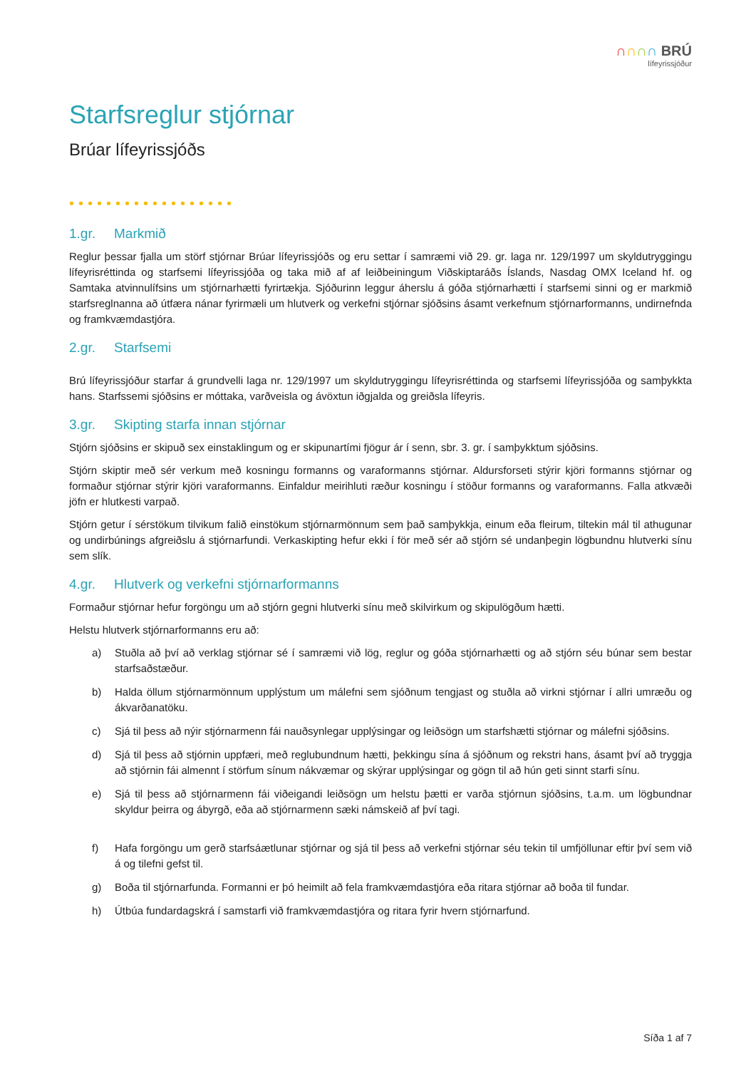∩∩∩∩ BRÚ
lífeyrissjóður
Starfsreglur stjórnar
Brúar lífeyrissjóðs
••••••••••••••••••
1.gr. Markmið
Reglur þessar fjalla um störf stjórnar Brúar lífeyrissjóðs og eru settar í samræmi við 29. gr. laga nr. 129/1997 um skyldutryggingu lífeyrisréttinda og starfsemi lífeyrissjóða og taka mið af af leiðbeiningum Viðskiptaráðs Íslands, Nasdag OMX Iceland hf. og Samtaka atvinnulífsins um stjórnarhætti fyrirtækja. Sjóðurinn leggur áherslu á góða stjórnarhætti í starfsemi sinni og er markmið starfsreglnanna að útfæra nánar fyrirmæli um hlutverk og verkefni stjórnar sjóðsins ásamt verkefnum stjórnarformanns, undirnefnda og framkvæmdastjóra.
2.gr. Starfsemi
Brú lífeyrissjóður starfar á grundvelli laga nr. 129/1997 um skyldutryggingu lífeyrisréttinda og starfsemi lífeyrissjóða og samþykkta hans. Starfssemi sjóðsins er móttaka, varðveisla og ávöxtun iðgjalda og greiðsla lífeyris.
3.gr. Skipting starfa innan stjórnar
Stjórn sjóðsins er skipuð sex einstaklingum og er skipunartími fjögur ár í senn, sbr. 3. gr. í samþykktum sjóðsins.
Stjórn skiptir með sér verkum með kosningu formanns og varaformanns stjórnar. Aldursforseti stýrir kjöri formanns stjórnar og formaður stjórnar stýrir kjöri varaformanns. Einfaldur meirihluti ræður kosningu í stöður formanns og varaformanns. Falla atkvæði jöfn er hlutkesti varpað.
Stjórn getur í sérstökum tilvikum falið einstökum stjórnarmönnum sem það samþykkja, einum eða fleirum, tiltekin mál til athugunar og undirbúnings afgreiðslu á stjórnarfundi. Verkaskipting hefur ekki í för með sér að stjórn sé undanþegin lögbundnu hlutverki sínu sem slík.
4.gr. Hlutverk og verkefni stjórnarformanns
Formaður stjórnar hefur forgöngu um að stjórn gegni hlutverki sínu með skilvirkum og skipulögðum hætti.
Helstu hlutverk stjórnarformanns eru að:
a) Stuðla að því að verklag stjórnar sé í samræmi við lög, reglur og góða stjórnarhætti og að stjórn séu búnar sem bestar starfsaðstæður.
b) Halda öllum stjórnarmönnum upplýstum um málefni sem sjóðnum tengjast og stuðla að virkni stjórnar í allri umræðu og ákvarðanatöku.
c) Sjá til þess að nýir stjórnarmenn fái nauðsynlegar upplýsingar og leiðsögn um starfshætti stjórnar og málefni sjóðsins.
d) Sjá til þess að stjórnin uppfæri, með reglubundnum hætti, þekkingu sína á sjóðnum og rekstri hans, ásamt því að tryggja að stjórnin fái almennt í störfum sínum nákvæmar og skýrar upplýsingar og gögn til að hún geti sinnt starfi sínu.
e) Sjá til þess að stjórnarmenn fái viðeigandi leiðsögn um helstu þætti er varða stjórnun sjóðsins, t.a.m. um lögbundnar skyldur þeirra og ábyrgð, eða að stjórnarmenn sæki námskeið af því tagi.
f) Hafa forgöngu um gerð starfsáætlunar stjórnar og sjá til þess að verkefni stjórnar séu tekin til umfjöllunar eftir því sem við á og tilefni gefst til.
g) Boða til stjórnarfunda. Formanni er þó heimilt að fela framkvæmdastjóra eða ritara stjórnar að boða til fundar.
h) Útbúa fundardagskrá í samstarfi við framkvæmdastjóra og ritara fyrir hvern stjórnarfund.
Síða 1 af 7